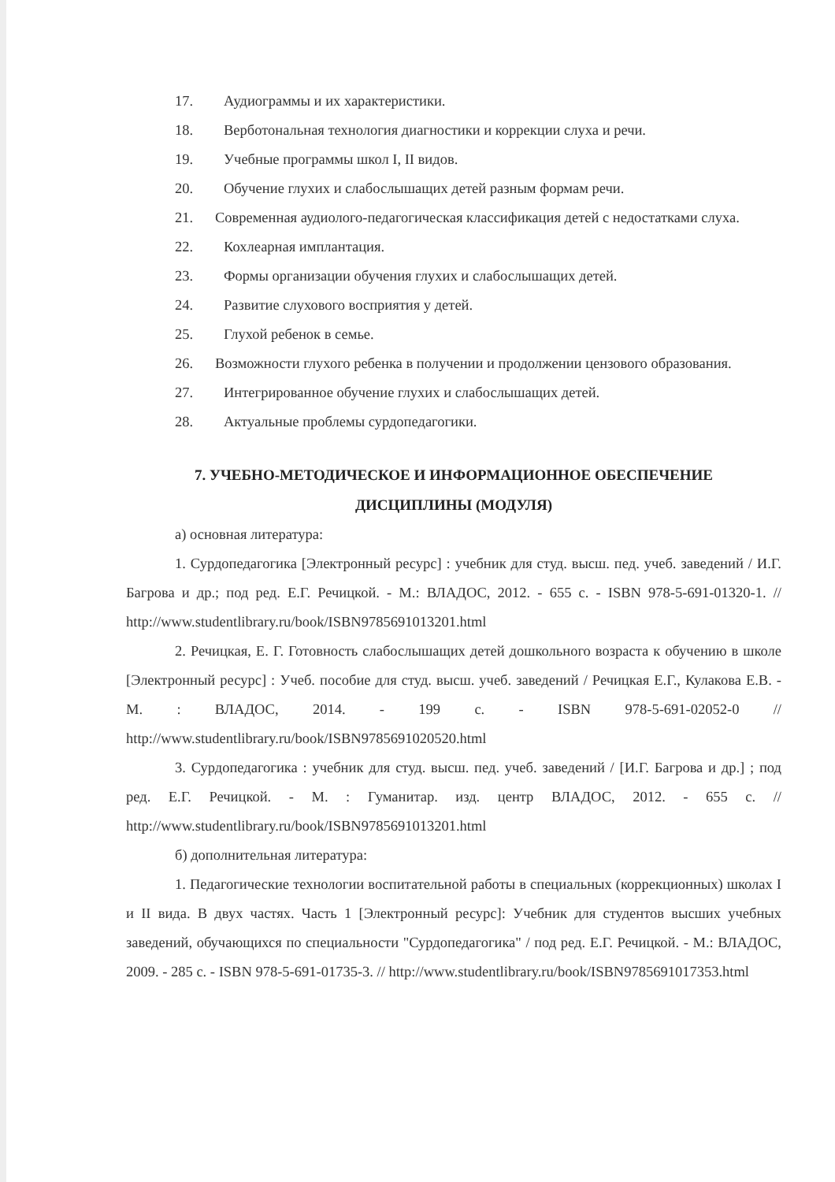17. Аудиограммы и их характеристики.
18. Верботональная технология диагностики и коррекции слуха и речи.
19. Учебные программы школ I, II видов.
20. Обучение глухих и слабослышащих детей разным формам речи.
21. Современная аудиолого-педагогическая классификация детей с недостатками слуха.
22. Кохлеарная имплантация.
23. Формы организации обучения глухих и слабослышащих детей.
24. Развитие слухового восприятия у детей.
25. Глухой ребенок в семье.
26. Возможности глухого ребенка в получении и продолжении цензового образования.
27. Интегрированное обучение глухих и слабослышащих детей.
28. Актуальные проблемы сурдопедагогики.
7. УЧЕБНО-МЕТОДИЧЕСКОЕ И ИНФОРМАЦИОННОЕ ОБЕСПЕЧЕНИЕ
ДИСЦИПЛИНЫ (МОДУЛЯ)
а) основная литература:
1. Сурдопедагогика [Электронный ресурс] : учебник для студ. высш. пед. учеб. заведений / И.Г. Багрова и др.; под ред. Е.Г. Речицкой. - М.: ВЛАДОС, 2012. - 655 с. - ISBN 978-5-691-01320-1. // http://www.studentlibrary.ru/book/ISBN9785691013201.html
2. Речицкая, Е. Г. Готовность слабослышащих детей дошкольного возраста к обучению в школе [Электронный ресурс] : Учеб. пособие для студ. высш. учеб. заведений / Речицкая Е.Г., Кулакова Е.В. - М. : ВЛАДОС, 2014. - 199 с. - ISBN 978-5-691-02052-0 // http://www.studentlibrary.ru/book/ISBN9785691020520.html
3. Сурдопедагогика : учебник для студ. высш. пед. учеб. заведений / [И.Г. Багрова и др.] ; под ред. Е.Г. Речицкой. - М. : Гуманитар. изд. центр ВЛАДОС, 2012. - 655 с. // http://www.studentlibrary.ru/book/ISBN9785691013201.html
б) дополнительная литература:
1. Педагогические технологии воспитательной работы в специальных (коррекционных) школах I и II вида. В двух частях. Часть 1 [Электронный ресурс]: Учебник для студентов высших учебных заведений, обучающихся по специальности "Сурдопедагогика" / под ред. Е.Г. Речицкой. - М.: ВЛАДОС, 2009. - 285 с. - ISBN 978-5-691-01735-3. // http://www.studentlibrary.ru/book/ISBN9785691017353.html